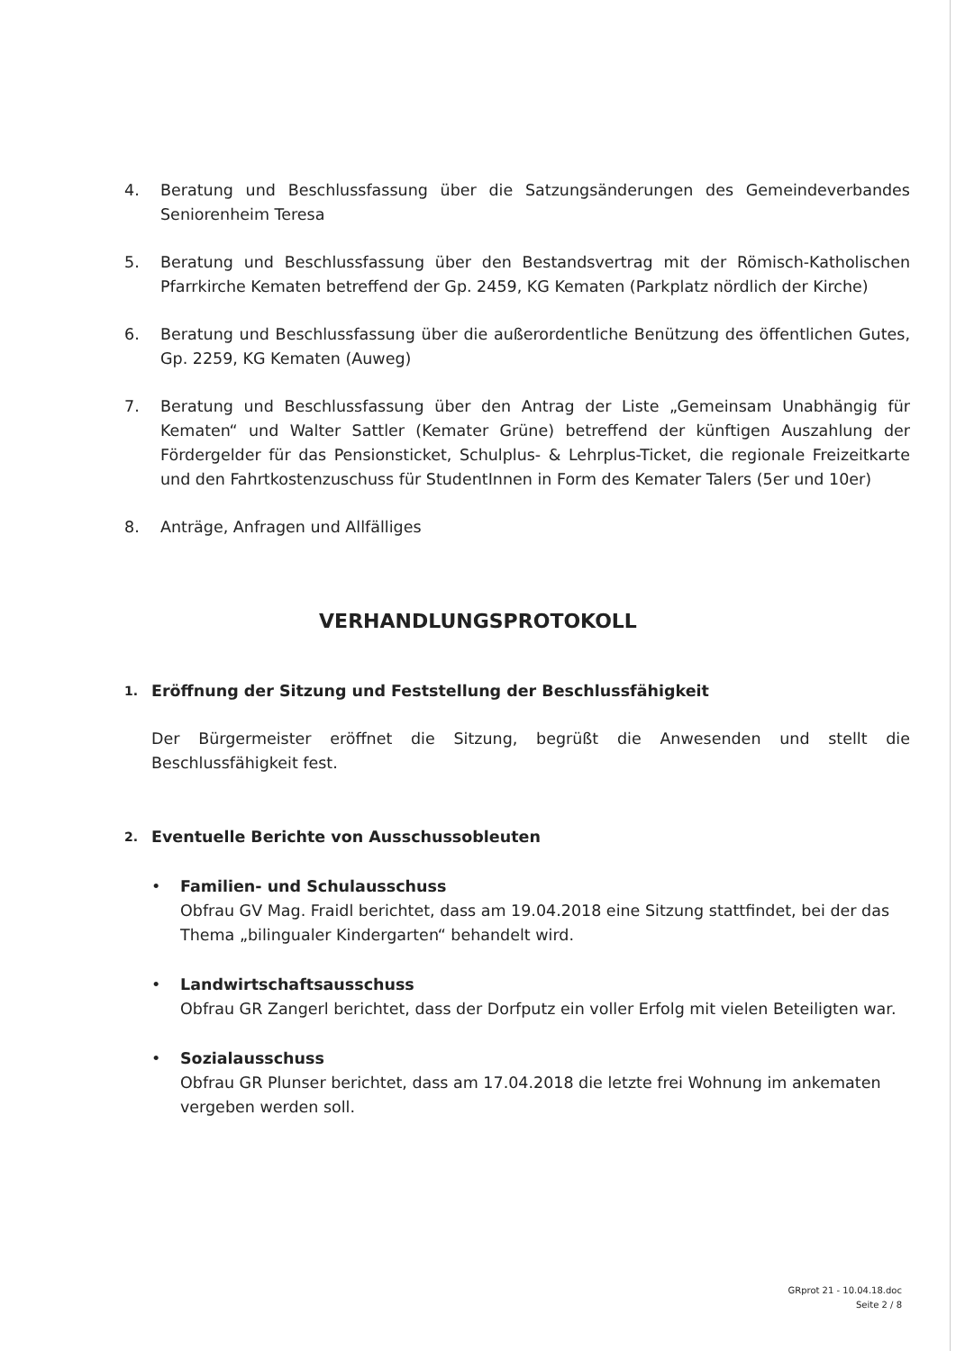4. Beratung und Beschlussfassung über die Satzungsänderungen des Gemeindeverbandes Seniorenheim Teresa
5. Beratung und Beschlussfassung über den Bestandsvertrag mit der Römisch-Katholischen Pfarrkirche Kematen betreffend der Gp. 2459, KG Kematen (Parkplatz nördlich der Kirche)
6. Beratung und Beschlussfassung über die außerordentliche Benützung des öffentlichen Gutes, Gp. 2259, KG Kematen (Auweg)
7. Beratung und Beschlussfassung über den Antrag der Liste „Gemeinsam Unabhängig für Kematen“ und Walter Sattler (Kemater Grüne) betreffend der künftigen Auszahlung der Fördergelder für das Pensionsticket, Schulplus- & Lehrplus-Ticket, die regionale Freizeitkarte und den Fahrtkostenzuschuss für StudentInnen in Form des Kemater Talers (5er und 10er)
8. Anträge, Anfragen und Allfälliges
VERHANDLUNGSPROTOKOLL
1. Eröffnung der Sitzung und Feststellung der Beschlussfähigkeit
Der Bürgermeister eröffnet die Sitzung, begrüßt die Anwesenden und stellt die Beschlussfähigkeit fest.
2. Eventuelle Berichte von Ausschussobleuten
• Familien- und Schulausschuss
Obfrau GV Mag. Fraidl berichtet, dass am 19.04.2018 eine Sitzung stattfindet, bei der das Thema „bilingualer Kindergarten“ behandelt wird.
• Landwirtschaftsausschuss
Obfrau GR Zangerl berichtet, dass der Dorfputz ein voller Erfolg mit vielen Beteiligten war.
• Sozialausschuss
Obfrau GR Plunser berichtet, dass am 17.04.2018 die letzte frei Wohnung im ankematen vergeben werden soll.
GRprot 21 - 10.04.18.doc
Seite 2 / 8